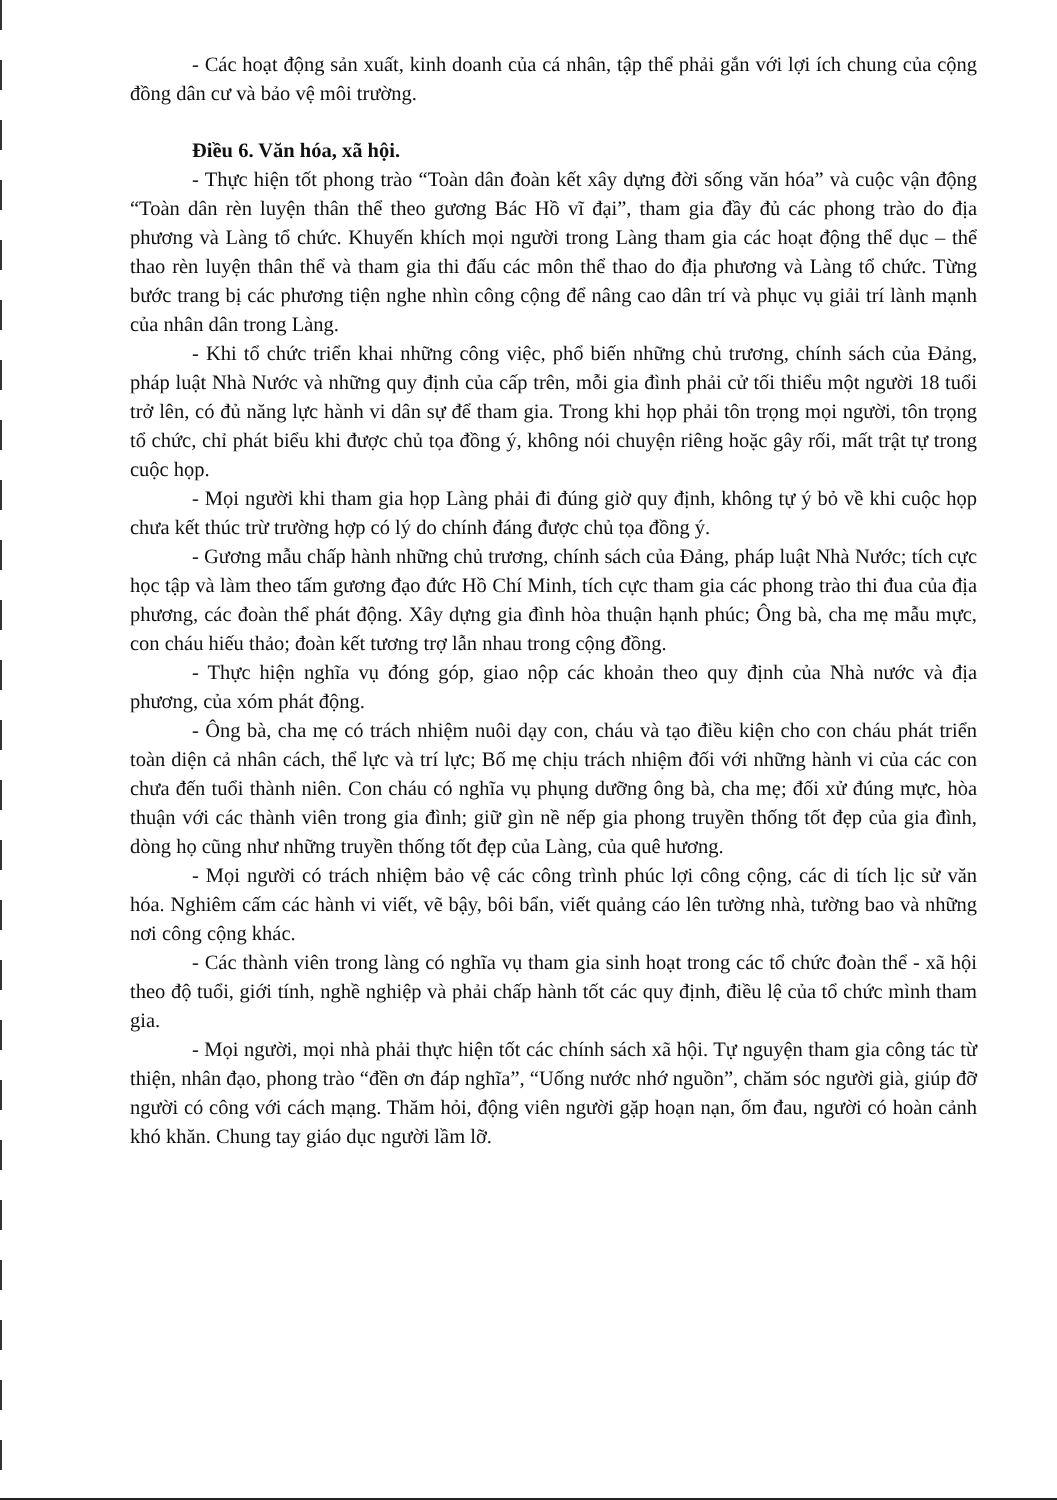- Các hoạt động sản xuất, kinh doanh của cá nhân, tập thể phải gắn với lợi ích chung của cộng đồng dân cư và bảo vệ môi trường.
Điều 6. Văn hóa, xã hội.
- Thực hiện tốt phong trào “Toàn dân đoàn kết xây dựng đời sống văn hóa” và cuộc vận động “Toàn dân rèn luyện thân thể theo gương Bác Hồ vĩ đại”, tham gia đầy đủ các phong trào do địa phương và Làng tổ chức. Khuyến khích mọi người trong Làng tham gia các hoạt động thể dục – thể thao rèn luyện thân thể và tham gia thi đấu các môn thể thao do địa phương và Làng tổ chức. Từng bước trang bị các phương tiện nghe nhìn công cộng để nâng cao dân trí và phục vụ giải trí lành mạnh của nhân dân trong Làng.
- Khi tổ chức triển khai những công việc, phổ biến những chủ trương, chính sách của Đảng, pháp luật Nhà Nước và những quy định của cấp trên, mỗi gia đình phải cử tối thiểu một người 18 tuổi trở lên, có đủ năng lực hành vi dân sự để tham gia. Trong khi họp phải tôn trọng mọi người, tôn trọng tổ chức, chỉ phát biểu khi được chủ tọa đồng ý, không nói chuyện riêng hoặc gây rối, mất trật tự trong cuộc họp.
- Mọi người khi tham gia họp Làng phải đi đúng giờ quy định, không tự ý bỏ về khi cuộc họp chưa kết thúc trừ trường hợp có lý do chính đáng được chủ tọa đồng ý.
- Gương mẫu chấp hành những chủ trương, chính sách của Đảng, pháp luật Nhà Nước; tích cực học tập và làm theo tấm gương đạo đức Hồ Chí Minh, tích cực tham gia các phong trào thi đua của địa phương, các đoàn thể phát động. Xây dựng gia đình hòa thuận hạnh phúc; Ông bà, cha mẹ mẫu mực, con cháu hiếu thảo; đoàn kết tương trợ lẫn nhau trong cộng đồng.
- Thực hiện nghĩa vụ đóng góp, giao nộp các khoản theo quy định của Nhà nước và địa phương, của xóm phát động.
- Ông bà, cha mẹ có trách nhiệm nuôi dạy con, cháu và tạo điều kiện cho con cháu phát triển toàn diện cả nhân cách, thể lực và trí lực; Bố mẹ chịu trách nhiệm đối với những hành vi của các con chưa đến tuổi thành niên. Con cháu có nghĩa vụ phụng dưỡng ông bà, cha mẹ; đối xử đúng mực, hòa thuận với các thành viên trong gia đình; giữ gìn nề nếp gia phong truyền thống tốt đẹp của gia đình, dòng họ cũng như những truyền thống tốt đẹp của Làng, của quê hương.
- Mọi người có trách nhiệm bảo vệ các công trình phúc lợi công cộng, các di tích lịc sử văn hóa. Nghiêm cấm các hành vi viết, vẽ bậy, bôi bẩn, viết quảng cáo lên tường nhà, tường bao và những nơi công cộng khác.
- Các thành viên trong làng có nghĩa vụ tham gia sinh hoạt trong các tổ chức đoàn thể - xã hội theo độ tuổi, giới tính, nghề nghiệp và phải chấp hành tốt các quy định, điều lệ của tổ chức mình tham gia.
- Mọi người, mọi nhà phải thực hiện tốt các chính sách xã hội. Tự nguyện tham gia công tác từ thiện, nhân đạo, phong trào “đền ơn đáp nghĩa”, “Uống nước nhớ nguồn”, chăm sóc người già, giúp đỡ người có công với cách mạng. Thăm hỏi, động viên người gặp hoạn nạn, ốm đau, người có hoàn cảnh khó khăn. Chung tay giáo dục người lầm lỡ.